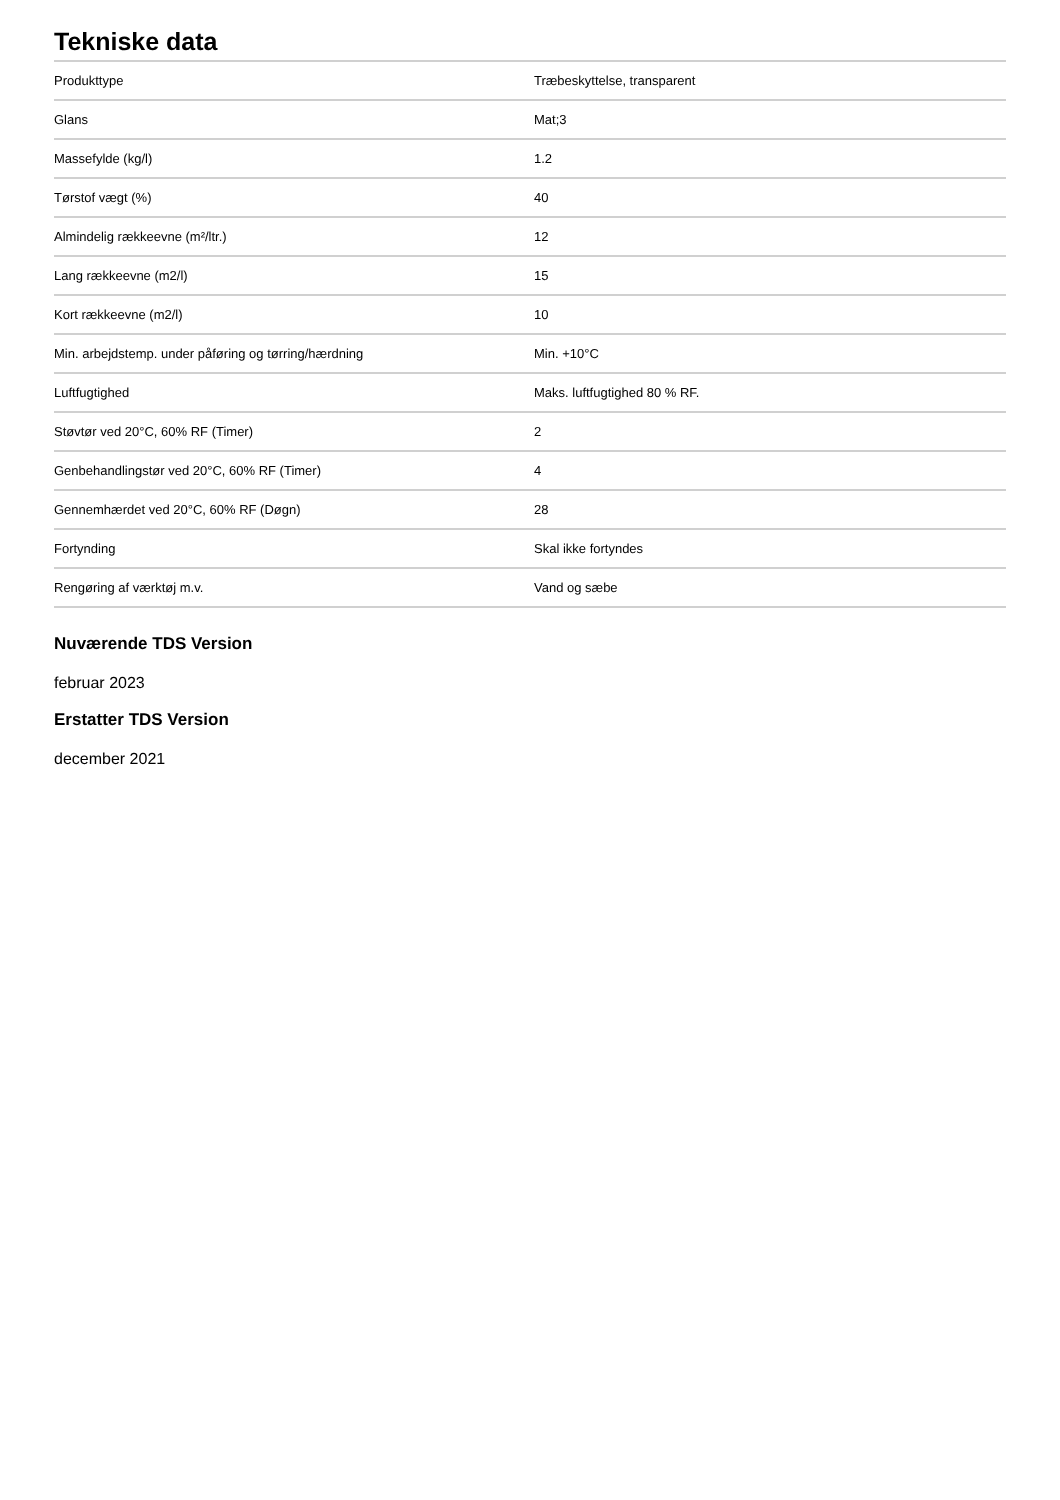Tekniske data
| Produkttype | Træbeskyttelse, transparent |
| Glans | Mat;3 |
| Massefylde (kg/l) | 1.2 |
| Tørstof vægt (%) | 40 |
| Almindelig rækkeevne (m²/ltr.) | 12 |
| Lang rækkeevne (m2/l) | 15 |
| Kort rækkeevne (m2/l) | 10 |
| Min. arbejdstemp. under påføring og tørring/hærdning | Min. +10°C |
| Luftfugtighed | Maks. luftfugtighed 80 % RF. |
| Støvtør ved 20°C, 60% RF (Timer) | 2 |
| Genbehandlingstør ved 20°C, 60% RF (Timer) | 4 |
| Gennemhærdet ved 20°C, 60% RF (Døgn) | 28 |
| Fortynding | Skal ikke fortyndes |
| Rengøring af værktøj m.v. | Vand og sæbe |
Nuværende TDS Version
februar 2023
Erstatter TDS Version
december 2021